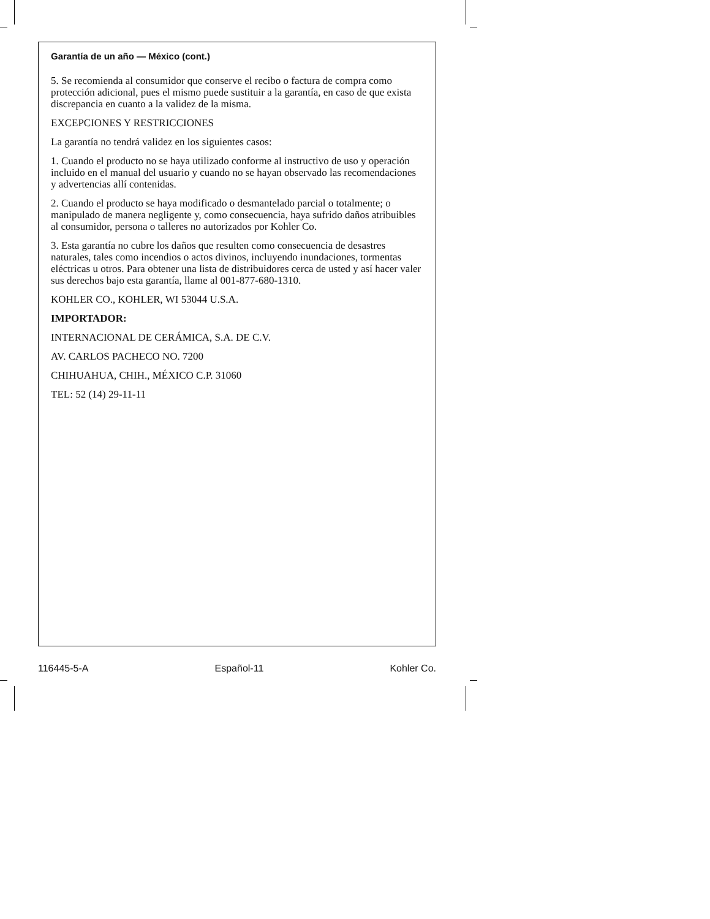Garantía de un año — México (cont.)
5. Se recomienda al consumidor que conserve el recibo o factura de compra como protección adicional, pues el mismo puede sustituir a la garantía, en caso de que exista discrepancia en cuanto a la validez de la misma.
EXCEPCIONES Y RESTRICCIONES
La garantía no tendrá validez en los siguientes casos:
1. Cuando el producto no se haya utilizado conforme al instructivo de uso y operación incluido en el manual del usuario y cuando no se hayan observado las recomendaciones y advertencias allí contenidas.
2. Cuando el producto se haya modificado o desmantelado parcial o totalmente; o manipulado de manera negligente y, como consecuencia, haya sufrido daños atribuibles al consumidor, persona o talleres no autorizados por Kohler Co.
3. Esta garantía no cubre los daños que resulten como consecuencia de desastres naturales, tales como incendios o actos divinos, incluyendo inundaciones, tormentas eléctricas u otros. Para obtener una lista de distribuidores cerca de usted y así hacer valer sus derechos bajo esta garantía, llame al 001-877-680-1310.
KOHLER CO., KOHLER, WI 53044 U.S.A.
IMPORTADOR:
INTERNACIONAL DE CERÁMICA, S.A. DE C.V.
AV. CARLOS PACHECO NO. 7200
CHIHUAHUA, CHIH., MÉXICO C.P. 31060
TEL: 52 (14) 29-11-11
116445-5-A Español-11 Kohler Co.